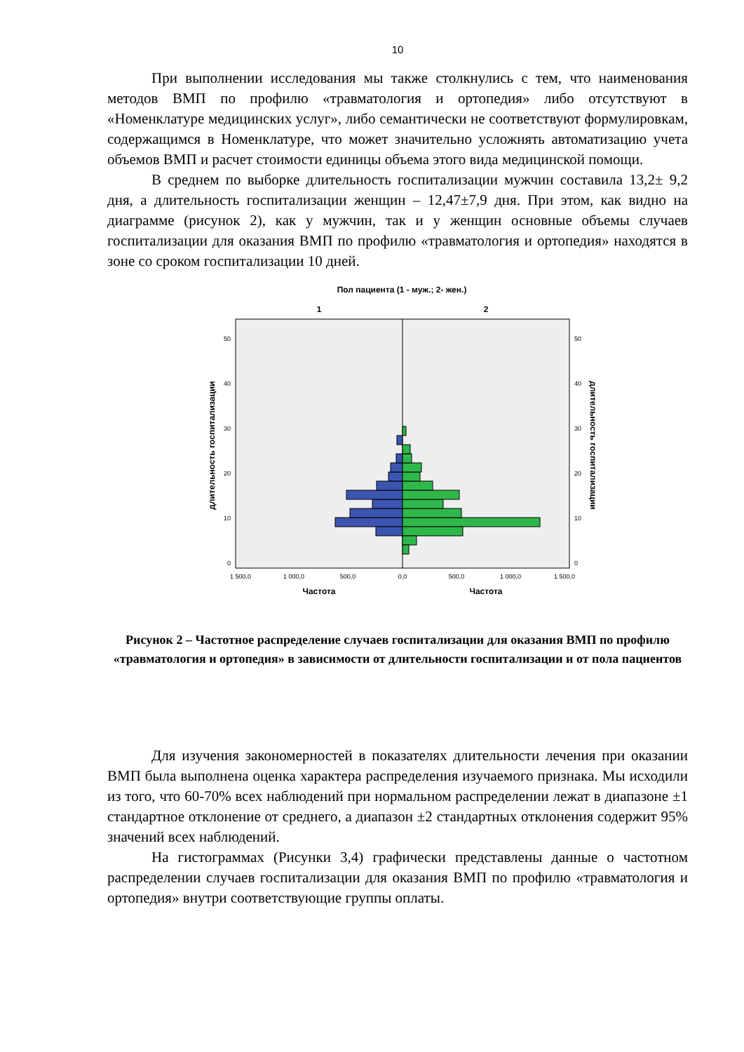10
При выполнении исследования мы также столкнулись с тем, что наименования методов ВМП по профилю «травматология и ортопедия» либо отсутствуют в «Номенклатуре медицинских услуг», либо семантически не соответствуют формулировкам, содержащимся в Номенклатуре, что может значительно усложнять автоматизацию учета объемов ВМП и расчет стоимости единицы объема этого вида медицинской помощи.
В среднем по выборке длительность госпитализации мужчин составила 13,2± 9,2 дня, а длительность госпитализации женщин – 12,47±7,9 дня. При этом, как видно на диаграмме (рисунок 2), как у мужчин, так и у женщин основные объемы случаев госпитализации для оказания ВМП по профилю «травматология и ортопедия» находятся в зоне со сроком госпитализации 10 дней.
Пол пациента (1 - муж.; 2- жен.)
1
2
50
40
30
20
10
0
50
40
30
20
10
0
1 500,0
1 000,0
500,0
0,0
500,0
1 000,0
1 500,0
Частота
Частота
длительность госпитализации
длительность госпитализации
Рисунок 2 – Частотное распределение случаев госпитализации для оказания ВМП по профилю «травматология и ортопедия» в зависимости от длительности госпитализации и от пола пациентов
Для изучения закономерностей в показателях длительности лечения при оказании ВМП была выполнена оценка характера распределения изучаемого признака. Мы исходили из того, что 60-70% всех наблюдений при нормальном распределении лежат в диапазоне ±1 стандартное отклонение от среднего, а диапазон ±2 стандартных отклонения содержит 95% значений всех наблюдений.
На гистограммах (Рисунки 3,4) графически представлены данные о частотном распределении случаев госпитализации для оказания ВМП по профилю «травматология и ортопедия» внутри соответствующие группы оплаты.